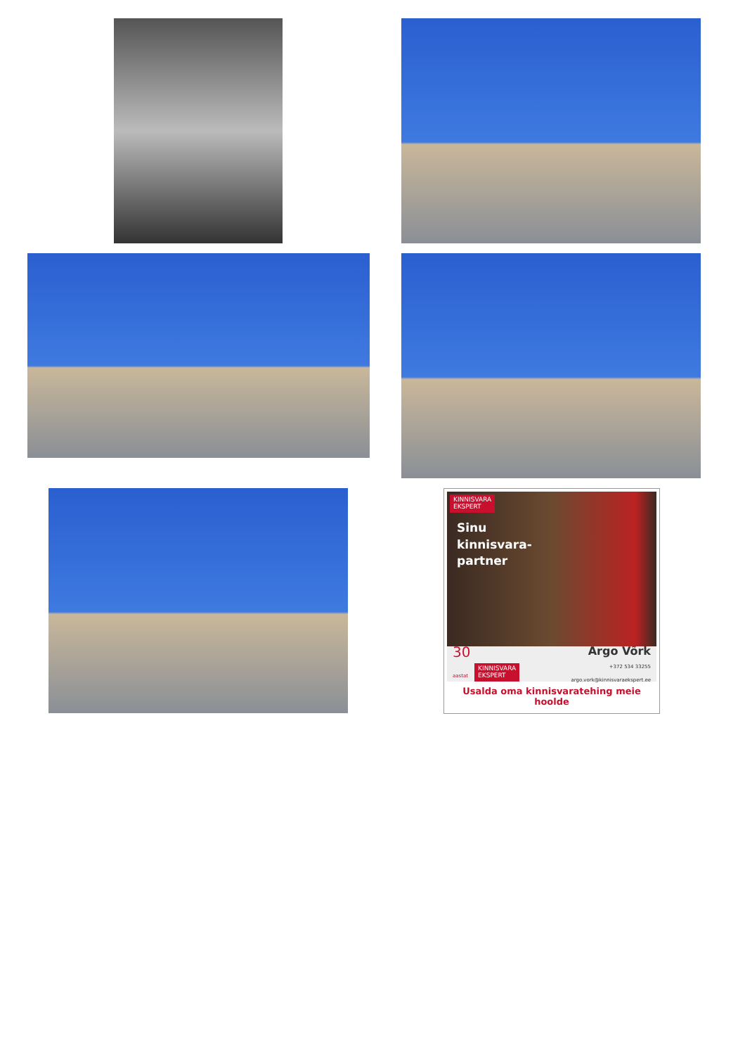KINNISVARA
EKSPERT
Sinu
kinnisvara-
partner
30
aastat KINNISVARA
EKSPERT
Argo Võrk
+372 534 33255
argo.vork@kinnisvaraekspert.ee
Usalda oma kinnisvaratehing meie hoolde